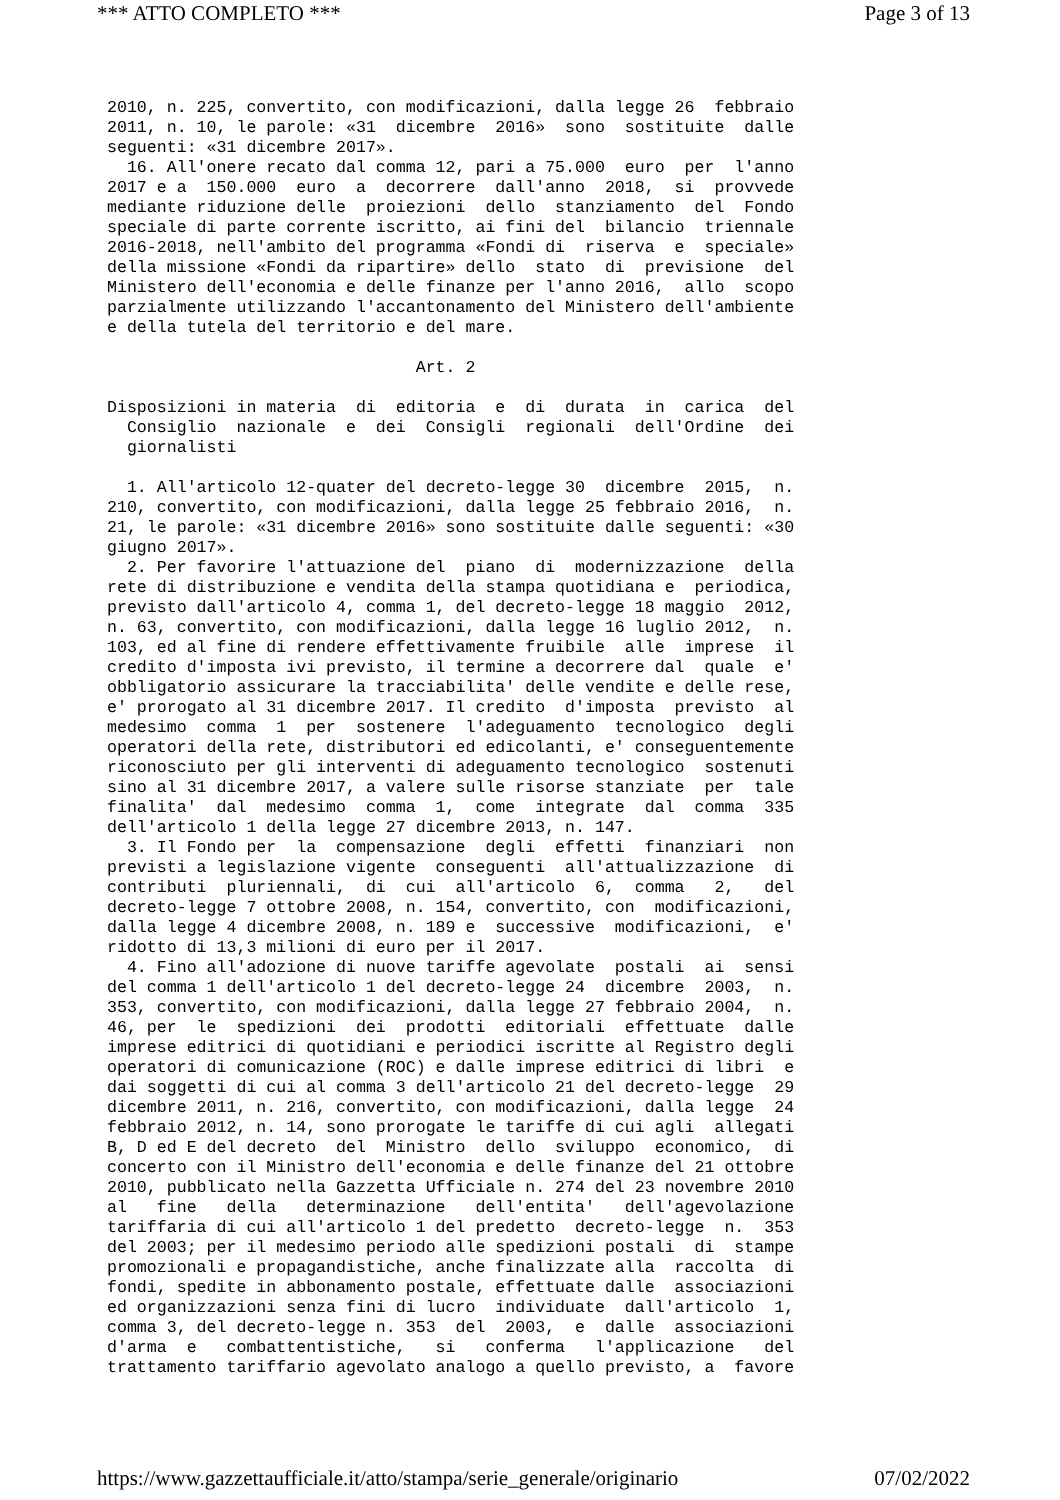*** ATTO COMPLETO *** Page 3 of 13
2010, n. 225, convertito, con modificazioni, dalla legge 26  febbraio
2011, n. 10, le parole: «31  dicembre  2016»  sono  sostituite  dalle
seguenti: «31 dicembre 2017».
  16. All'onere recato dal comma 12, pari a 75.000  euro  per  l'anno
2017 e a  150.000  euro  a  decorrere  dall'anno  2018,  si  provvede
mediante riduzione delle  proiezioni  dello  stanziamento  del  Fondo
speciale di parte corrente iscritto, ai fini del  bilancio  triennale
2016-2018, nell'ambito del programma «Fondi di  riserva  e  speciale»
della missione «Fondi da ripartire» dello  stato  di  previsione  del
Ministero dell'economia e delle finanze per l'anno 2016,  allo  scopo
parzialmente utilizzando l'accantonamento del Ministero dell'ambiente
e della tutela del territorio e del mare.

                               Art. 2

Disposizioni in materia  di  editoria  e  di  durata  in  carica  del
  Consiglio  nazionale  e  dei  Consigli  regionali  dell'Ordine  dei
  giornalisti

  1. All'articolo 12-quater del decreto-legge 30  dicembre  2015,  n.
210, convertito, con modificazioni, dalla legge 25 febbraio 2016,  n.
21, le parole: «31 dicembre 2016» sono sostituite dalle seguenti: «30
giugno 2017».
  2. Per favorire l'attuazione del  piano  di  modernizzazione  della
rete di distribuzione e vendita della stampa quotidiana e  periodica,
previsto dall'articolo 4, comma 1, del decreto-legge 18 maggio  2012,
n. 63, convertito, con modificazioni, dalla legge 16 luglio 2012,  n.
103, ed al fine di rendere effettivamente fruibile  alle  imprese  il
credito d'imposta ivi previsto, il termine a decorrere dal  quale  e'
obbligatorio assicurare la tracciabilita' delle vendite e delle rese,
e' prorogato al 31 dicembre 2017. Il credito  d'imposta  previsto  al
medesimo  comma  1  per  sostenere  l'adeguamento  tecnologico  degli
operatori della rete, distributori ed edicolanti, e' conseguentemente
riconosciuto per gli interventi di adeguamento tecnologico  sostenuti
sino al 31 dicembre 2017, a valere sulle risorse stanziate  per  tale
finalita'  dal  medesimo  comma  1,  come  integrate  dal  comma  335
dell'articolo 1 della legge 27 dicembre 2013, n. 147.
  3. Il Fondo per  la  compensazione  degli  effetti  finanziari  non
previsti a legislazione vigente  conseguenti  all'attualizzazione  di
contributi  pluriennali,  di  cui  all'articolo  6,  comma   2,   del
decreto-legge 7 ottobre 2008, n. 154, convertito, con  modificazioni,
dalla legge 4 dicembre 2008, n. 189 e  successive  modificazioni,  e'
ridotto di 13,3 milioni di euro per il 2017.
  4. Fino all'adozione di nuove tariffe agevolate  postali  ai  sensi
del comma 1 dell'articolo 1 del decreto-legge 24  dicembre  2003,  n.
353, convertito, con modificazioni, dalla legge 27 febbraio 2004,  n.
46, per  le  spedizioni  dei  prodotti  editoriali  effettuate  dalle
imprese editrici di quotidiani e periodici iscritte al Registro degli
operatori di comunicazione (ROC) e dalle imprese editrici di libri  e
dai soggetti di cui al comma 3 dell'articolo 21 del decreto-legge  29
dicembre 2011, n. 216, convertito, con modificazioni, dalla legge  24
febbraio 2012, n. 14, sono prorogate le tariffe di cui agli  allegati
B, D ed E del decreto  del  Ministro  dello  sviluppo  economico,  di
concerto con il Ministro dell'economia e delle finanze del 21 ottobre
2010, pubblicato nella Gazzetta Ufficiale n. 274 del 23 novembre 2010
al   fine   della   determinazione   dell'entita'   dell'agevolazione
tariffaria di cui all'articolo 1 del predetto  decreto-legge  n.  353
del 2003; per il medesimo periodo alle spedizioni postali  di  stampe
promozionali e propagandistiche, anche finalizzate alla  raccolta  di
fondi, spedite in abbonamento postale, effettuate dalle  associazioni
ed organizzazioni senza fini di lucro  individuate  dall'articolo  1,
comma 3, del decreto-legge n. 353  del  2003,  e  dalle  associazioni
d'arma  e   combattentistiche,   si   conferma   l'applicazione   del
trattamento tariffario agevolato analogo a quello previsto, a  favore
https://www.gazzettaufficiale.it/atto/stampa/serie_generale/originario 07/02/2022